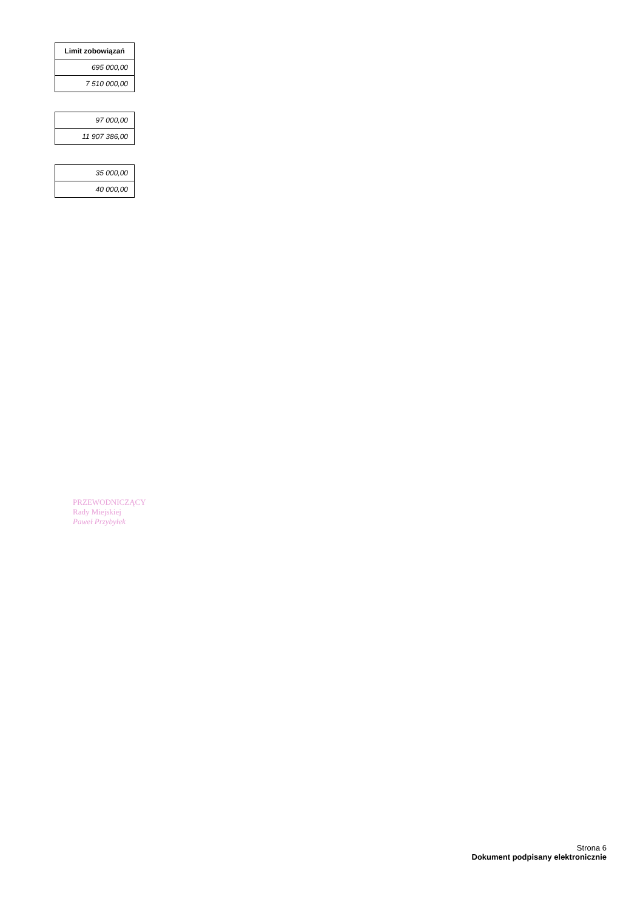| Limit zobowiązań |
| --- |
| 695 000,00 |
| 7 510 000,00 |
| 97 000,00 |
| 11 907 386,00 |
| 35 000,00 |
| 40 000,00 |
PRZEWODNICZĄCY
Rady Miejskiej
Paweł Przybyłek
Strona 6
Dokument podpisany elektronicznie